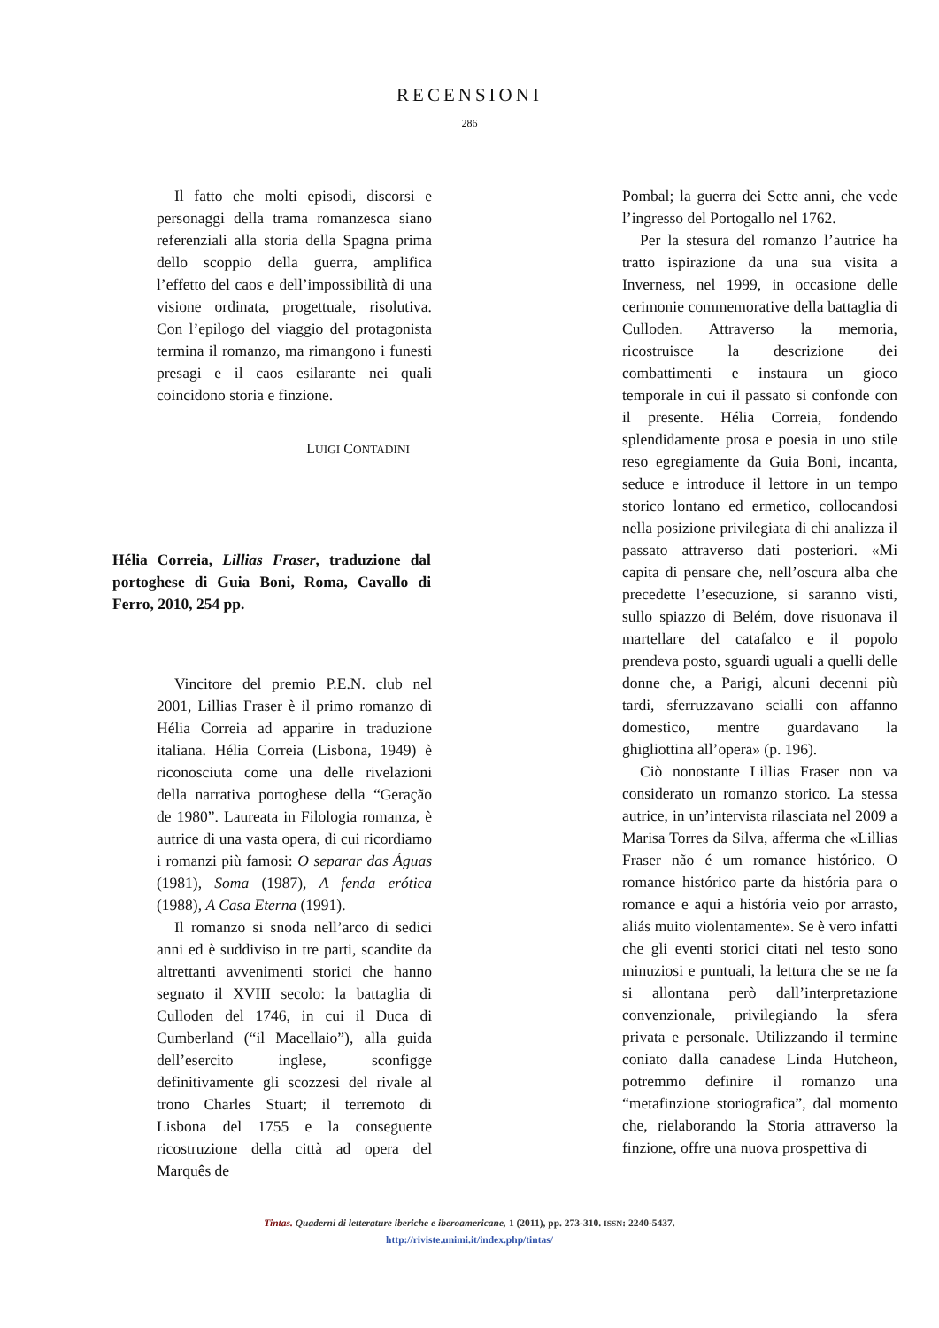RECENSIONI
286
Il fatto che molti episodi, discorsi e personaggi della trama romanzesca siano referenziali alla storia della Spagna prima dello scoppio della guerra, amplifica l’effetto del caos e dell’impossibilità di una visione ordinata, progettuale, risolutiva. Con l’epilogo del viaggio del protagonista termina il romanzo, ma rimangono i funesti presagi e il caos esilarante nei quali coincidono storia e finzione.
LUIGI CONTADINI
Hélia Correia, Lillias Fraser, traduzione dal portoghese di Guia Boni, Roma, Cavallo di Ferro, 2010, 254 pp.
Vincitore del premio P.E.N. club nel 2001, Lillias Fraser è il primo romanzo di Hélia Correia ad apparire in traduzione italiana. Hélia Correia (Lisbona, 1949) è riconosciuta come una delle rivelazioni della narrativa portoghese della “Geração de 1980”. Laureata in Filologia romanza, è autrice di una vasta opera, di cui ricordiamo i romanzi più famosi: O separar das Águas (1981), Soma (1987), A fenda erótica (1988), A Casa Eterna (1991).
Il romanzo si snoda nell’arco di sedici anni ed è suddiviso in tre parti, scandite da altrettanti avvenimenti storici che hanno segnato il XVIII secolo: la battaglia di Culloden del 1746, in cui il Duca di Cumberland (“il Macellaio”), alla guida dell’esercito inglese, sconfigge definitivamente gli scozzesi del rivale al trono Charles Stuart; il terremoto di Lisbona del 1755 e la conseguente ricostruzione della città ad opera del Marquês de
Pombal; la guerra dei Sette anni, che vede l’ingresso del Portogallo nel 1762.
Per la stesura del romanzo l’autrice ha tratto ispirazione da una sua visita a Inverness, nel 1999, in occasione delle cerimonie commemorative della battaglia di Culloden. Attraverso la memoria, ricostruisce la descrizione dei combattimenti e instaura un gioco temporale in cui il passato si confonde con il presente. Hélia Correia, fondendo splendidamente prosa e poesia in uno stile reso egregiamente da Guia Boni, incanta, seduce e introduce il lettore in un tempo storico lontano ed ermetico, collocandosi nella posizione privilegiata di chi analizza il passato attraverso dati posteriori. «Mi capita di pensare che, nell’oscura alba che precedette l’esecuzione, si saranno visti, sullo spiazzo di Belém, dove risuonava il martellare del catafalco e il popolo prendeva posto, sguardi uguali a quelli delle donne che, a Parigi, alcuni decenni più tardi, sferruzzavano scialli con affanno domestico, mentre guardavano la ghigliottina all’opera» (p. 196).
Ciò nonostante Lillias Fraser non va considerato un romanzo storico. La stessa autrice, in un’intervista rilasciata nel 2009 a Marisa Torres da Silva, afferma che «Lillias Fraser não é um romance histórico. O romance histórico parte da história para o romance e aqui a história veio por arrasto, aliás muito violentamente». Se è vero infatti che gli eventi storici citati nel testo sono minuziosi e puntuali, la lettura che se ne fa si allontana però dall’interpretazione convenzionale, privilegiando la sfera privata e personale. Utilizzando il termine coniato dalla canadese Linda Hutcheon, potremmo definire il romanzo una “metafinzione storiografica”, dal momento che, rielaborando la Storia attraverso la finzione, offre una nuova prospettiva di
Tintas. Quaderni di letterature iberiche e iberoamericane, 1 (2011), pp. 273-310. ISSN: 2240-5437.
http://riviste.unimi.it/index.php/tintas/